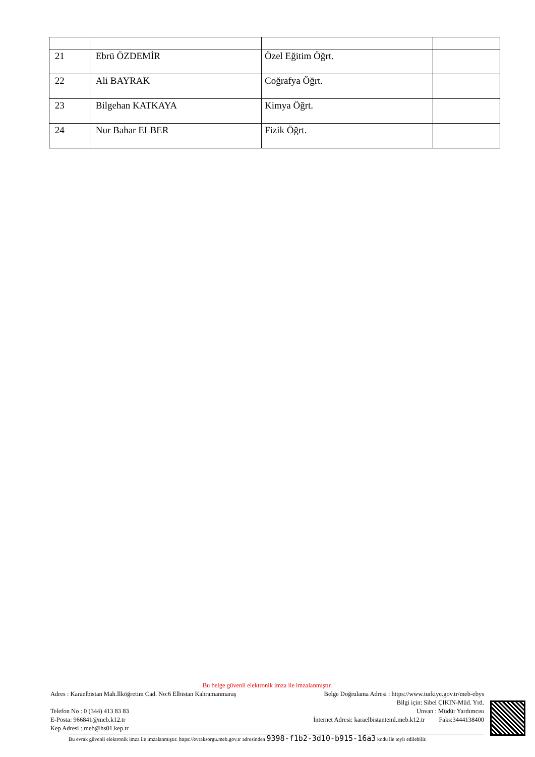| 21 | Ebrü ÖZDEMİR | Özel Eğitim Öğrt. | |
| 22 | Ali BAYRAK | Coğrafya Öğrt. | |
| 23 | Bilgehan KATKAYA | Kimya Öğrt. | |
| 24 | Nur Bahar ELBER | Fizik Öğrt. | |
Bu belge güvenli elektronik imza ile imzalanmıştır.
Adres : Karaelbistan Mah.İlköğretim Cad. No:6 Elbistan Kahramanmaraş Belge Doğrulama Adresi : https://www.turkiye.gov.tr/meb-ebys
Bilgi için: Sibel ÇIKIN-Müd. Yrd.
Telefon No : 0 (344) 413 83 83 Unvan : Müdür Yardımcısı
E-Posta: 966841@meb.k12.tr İnternet Adresi: karaelbistanteml.meb.k12.tr Faks:3444138400
Kep Adresi : meb@hs01.kep.tr
Bu evrak güvenli elektronik imza ile imzalanmıştır. https://evraksorgu.meb.gov.tr adresinden 9398-f1b2-3d10-b915-16a3 kodu ile teyit edilebilir.